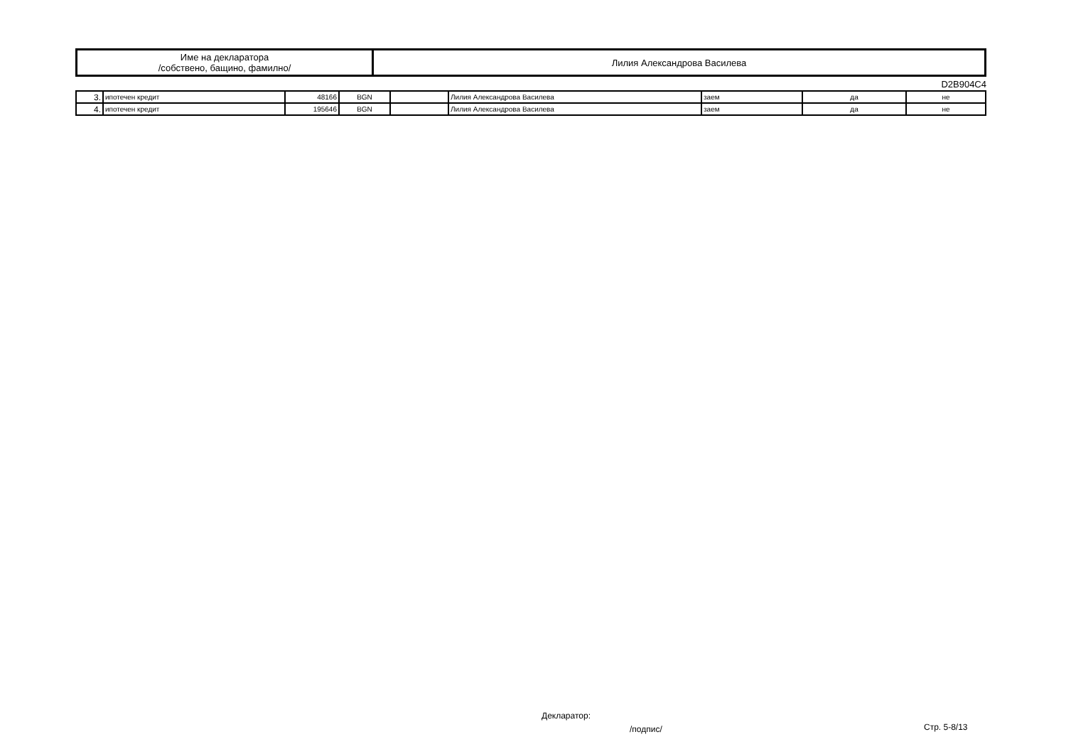| Име на декларатора /собствено, бащино, фамилно/ | Лилия Александрова Василева |
D2B904C4
| 3. | ипотечен кредит | 48166 | BGN | | Лилия Александрова Василева | заем | да | не |
| 4. | ипотечен кредит | 195646 | BGN | | Лилия Александрова Василева | заем | да | не |
Декларатор:
/подпис/ Стр. 5-8/13